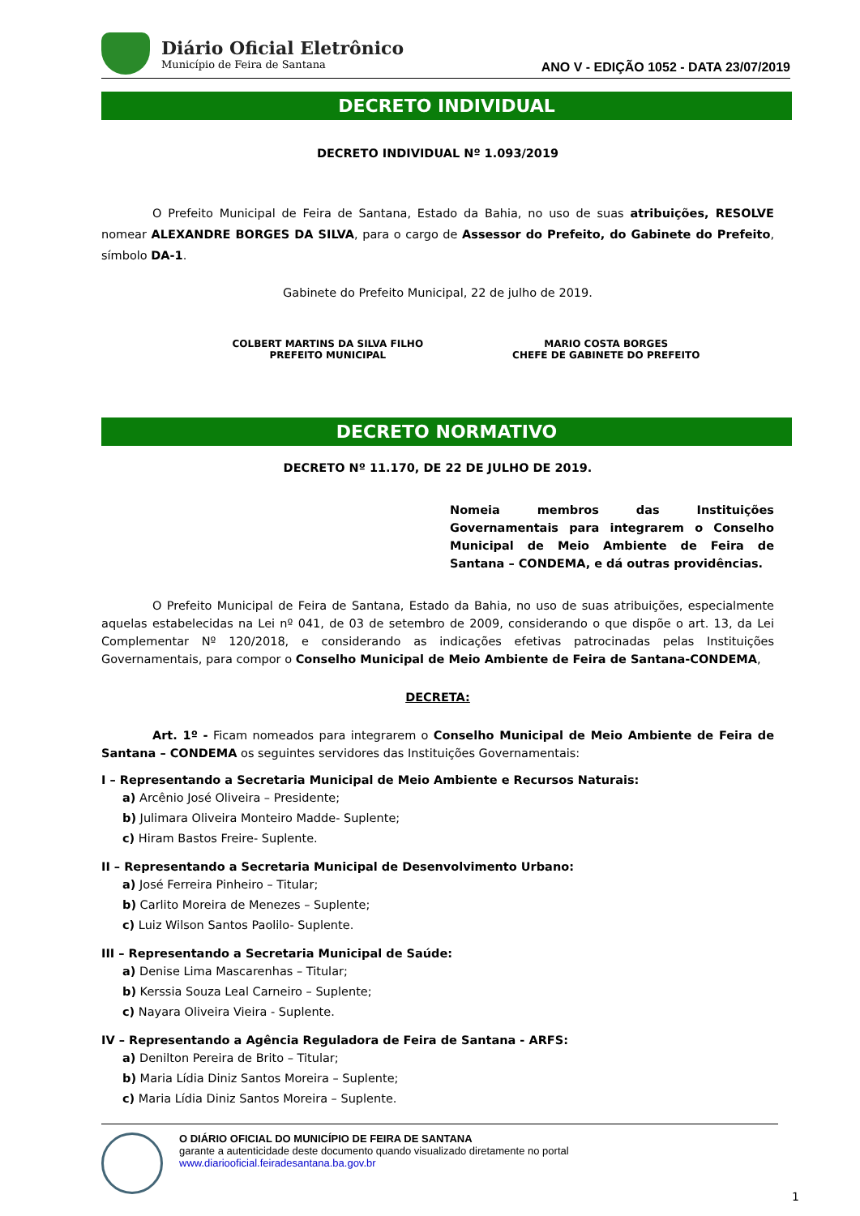Diário Oficial Eletrônico
Município de Feira de Santana
ANO V - EDIÇÃO 1052 - DATA 23/07/2019
DECRETO INDIVIDUAL
DECRETO INDIVIDUAL Nº 1.093/2019
O Prefeito Municipal de Feira de Santana, Estado da Bahia, no uso de suas atribuições, RESOLVE nomear ALEXANDRE BORGES DA SILVA, para o cargo de Assessor do Prefeito, do Gabinete do Prefeito, símbolo DA-1.
Gabinete do Prefeito Municipal, 22 de julho de 2019.
COLBERT MARTINS DA SILVA FILHO
PREFEITO MUNICIPAL
MARIO COSTA BORGES
CHEFE DE GABINETE DO PREFEITO
DECRETO NORMATIVO
DECRETO Nº 11.170, DE 22 DE JULHO DE 2019.
Nomeia membros das Instituições Governamentais para integrarem o Conselho Municipal de Meio Ambiente de Feira de Santana – CONDEMA, e dá outras providências.
O Prefeito Municipal de Feira de Santana, Estado da Bahia, no uso de suas atribuições, especialmente aquelas estabelecidas na Lei nº 041, de 03 de setembro de 2009, considerando o que dispõe o art. 13, da Lei Complementar Nº 120/2018, e considerando as indicações efetivas patrocinadas pelas Instituições Governamentais, para compor o Conselho Municipal de Meio Ambiente de Feira de Santana-CONDEMA,
DECRETA:
Art. 1º - Ficam nomeados para integrarem o Conselho Municipal de Meio Ambiente de Feira de Santana – CONDEMA os seguintes servidores das Instituições Governamentais:
I – Representando a Secretaria Municipal de Meio Ambiente e Recursos Naturais:
a) Arcênio José Oliveira – Presidente;
b) Julimara Oliveira Monteiro Madde- Suplente;
c) Hiram Bastos Freire- Suplente.
II – Representando a Secretaria Municipal de Desenvolvimento Urbano:
a) José Ferreira Pinheiro – Titular;
b) Carlito Moreira de Menezes – Suplente;
c) Luiz Wilson Santos Paolilo- Suplente.
III – Representando a Secretaria Municipal de Saúde:
a) Denise Lima Mascarenhas – Titular;
b) Kerssia Souza Leal Carneiro – Suplente;
c) Nayara Oliveira Vieira - Suplente.
IV – Representando a Agência Reguladora de Feira de Santana - ARFS:
a) Denilton Pereira de Brito – Titular;
b) Maria Lídia Diniz Santos Moreira – Suplente;
c) Maria Lídia Diniz Santos Moreira – Suplente.
O DIÁRIO OFICIAL DO MUNICÍPIO DE FEIRA DE SANTANA
garante a autenticidade deste documento quando visualizado diretamente no portal
www.diariooficial.feiradesantana.ba.gov.br
1